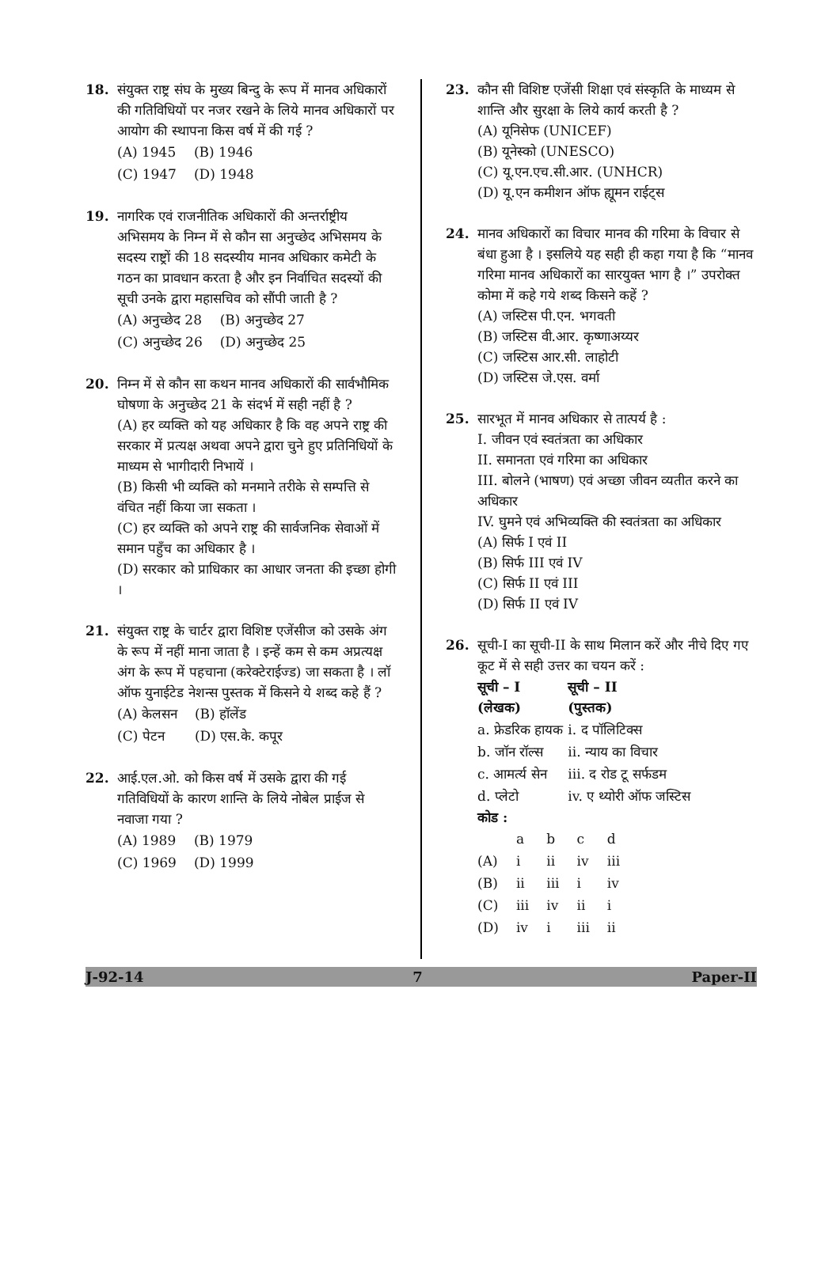18. संयुक्त राष्ट्र संघ के मुख्य बिन्दु के रूप में मानव अधिकारों की गतिविधियों पर नजर रखने के लिये मानव अधिकारों पर आयोग की स्थापना किस वर्ष में की गई ?
| (A) 1945 | (B) 1946 |
| (C) 1947 | (D) 1948 |
19. नागरिक एवं राजनीतिक अधिकारों की अन्तर्राष्ट्रीय अभिसमय के निम्न में से कौन सा अनुच्छेद अभिसमय के सदस्य राष्ट्रों की 18 सदस्यीय मानव अधिकार कमेटी के गठन का प्रावधान करता है और इन निर्वाचित सदस्यों की सूची उनके द्वारा महासचिव को सौंपी जाती है ?
| (A) अनुच्छेद 28 | (B) अनुच्छेद 27 |
| (C) अनुच्छेद 26 | (D) अनुच्छेद 25 |
20. निम्न में से कौन सा कथन मानव अधिकारों की सार्वभौमिक घोषणा के अनुच्छेद 21 के संदर्भ में सही नहीं है ?
(A) हर व्यक्ति को यह अधिकार है कि वह अपने राष्ट्र की सरकार में प्रत्यक्ष अथवा अपने द्वारा चुने हुए प्रतिनिधियों के माध्यम से भागीदारी निभायें ।
(B) किसी भी व्यक्ति को मनमाने तरीके से सम्पत्ति से वंचित नहीं किया जा सकता ।
(C) हर व्यक्ति को अपने राष्ट्र की सार्वजनिक सेवाओं में समान पहुँच का अधिकार है ।
(D) सरकार को प्राधिकार का आधार जनता की इच्छा होगी ।
21. संयुक्त राष्ट्र के चार्टर द्वारा विशिष्ट एजेंसीज को उसके अंग के रूप में नहीं माना जाता है । इन्हें कम से कम अप्रत्यक्ष अंग के रूप में पहचाना (करेक्टेराईज्ड) जा सकता है । लॉ ऑफ युनाईटेड नेशन्स पुस्तक में किसने ये शब्द कहे हैं ?
| (A) केलसन | (B) हॉलेंड |
| (C) पेटन | (D) एस.के. कपूर |
22. आई.एल.ओ. को किस वर्ष में उसके द्वारा की गई गतिविधियों के कारण शान्ति के लिये नोबेल प्राईज से नवाजा गया ?
| (A) 1989 | (B) 1979 |
| (C) 1969 | (D) 1999 |
23. कौन सी विशिष्ट एजेंसी शिक्षा एवं संस्कृति के माध्यम से शान्ति और सुरक्षा के लिये कार्य करती है ?
(A) यूनिसेफ (UNICEF)
(B) यूनेस्को (UNESCO)
(C) यू.एन.एच.सी.आर. (UNHCR)
(D) यू.एन कमीशन ऑफ ह्यूमन राईट्स
24. मानव अधिकारों का विचार मानव की गरिमा के विचार से बंधा हुआ है । इसलिये यह सही ही कहा गया है कि “मानव गरिमा मानव अधिकारों का सारयुक्त भाग है ।” उपरोक्त कोमा में कहे गये शब्द किसने कहें ?
(A) जस्टिस पी.एन. भगवती
(B) जस्टिस वी.आर. कृष्णाअय्यर
(C) जस्टिस आर.सी. लाहोटी
(D) जस्टिस जे.एस. वर्मा
25. सारभूत में मानव अधिकार से तात्पर्य है :
I. जीवन एवं स्वतंत्रता का अधिकार
II. समानता एवं गरिमा का अधिकार
III. बोलने (भाषण) एवं अच्छा जीवन व्यतीत करने का अधिकार
IV. घुमने एवं अभिव्यक्ति की स्वतंत्रता का अधिकार
(A) सिर्फ I एवं II
(B) सिर्फ III एवं IV
(C) सिर्फ II एवं III
(D) सिर्फ II एवं IV
26. सूची-I का सूची-II के साथ मिलान करें और नीचे दिए गए कूट में से सही उत्तर का चयन करें :
| सूची – I (लेखक) | सूची – II (पुस्तक) |
| --- | --- |
| a. फ्रेडरिक हायक | i. द पॉलिटिक्स |
| b. जॉन रॉल्स | ii. न्याय का विचार |
| c. आमर्त्य सेन | iii. द रोड टू सर्फडम |
| d. प्लेटो | iv. ए थ्योरी ऑफ जस्टिस |
कोड :
| | a | b | c | d |
| (A) | i | ii | iv | iii |
| (B) | ii | iii | i | iv |
| (C) | iii | iv | ii | i |
| (D) | iv | i | iii | ii |
J-92-14 7 Paper-II